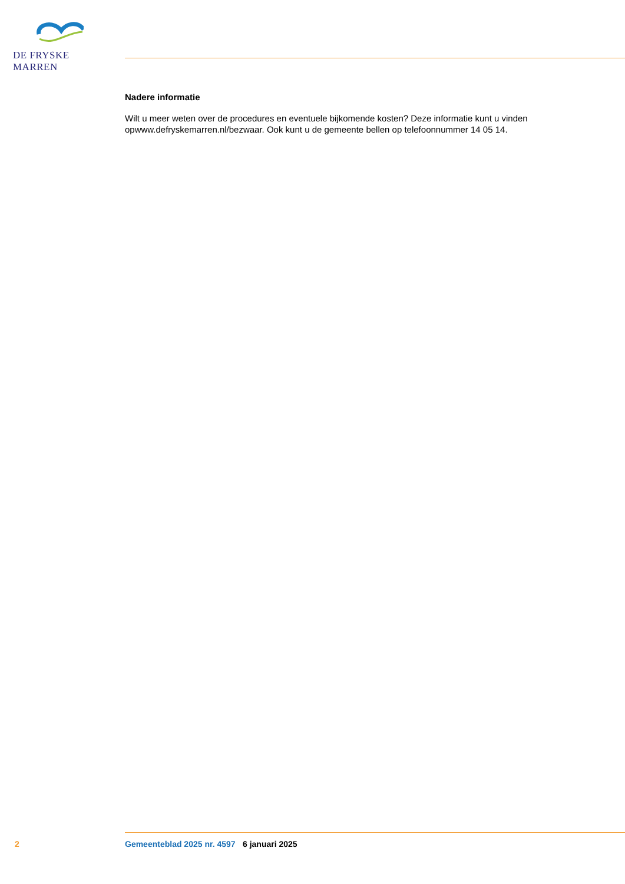DE FRYSKE MARREN
Nadere informatie
Wilt u meer weten over de procedures en eventuele bijkomende kosten? Deze informatie kunt u vinden opwww.defryskemarren.nl/bezwaar. Ook kunt u de gemeente bellen op telefoonnummer 14 05 14.
2 Gemeenteblad 2025 nr. 4597 6 januari 2025